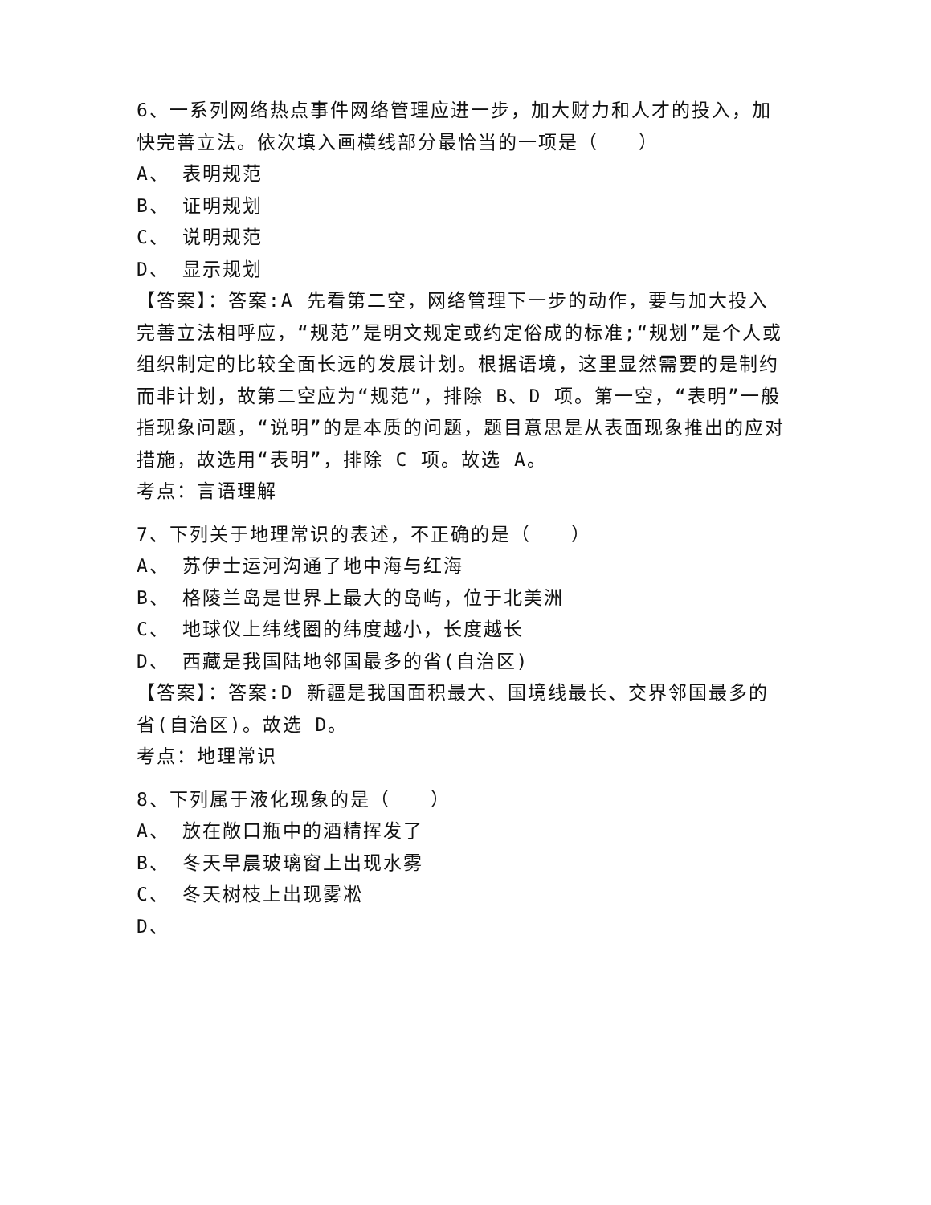6、一系列网络热点事件网络管理应进一步，加大财力和人才的投入，加快完善立法。依次填入画横线部分最恰当的一项是（　　）
A、 表明规范
B、 证明规划
C、 说明规范
D、 显示规划
【答案】：答案:A 先看第二空，网络管理下一步的动作，要与加大投入完善立法相呼应，“规范”是明文规定或约定俗成的标准;“规划”是个人或组织制定的比较全面长远的发展计划。根据语境，这里显然需要的是制约而非计划，故第二空应为“规范”，排除 B、D 项。第一空，“表明”一般指现象问题，“说明”的是本质的问题，题目意思是从表面现象推出的应对措施，故选用“表明”，排除 C 项。故选 A。
考点：言语理解
7、下列关于地理常识的表述，不正确的是（　　）
A、 苏伊士运河沟通了地中海与红海
B、 格陵兰岛是世界上最大的岛屿，位于北美洲
C、 地球仪上纬线圈的纬度越小，长度越长
D、 西藏是我国陆地邻国最多的省(自治区)
【答案】：答案:D 新疆是我国面积最大、国境线最长、交界邻国最多的省(自治区)。故选 D。
考点：地理常识
8、下列属于液化现象的是（　　）
A、 放在敞口瓶中的酒精挥发了
B、 冬天早晨玻璃窗上出现水雾
C、 冬天树枝上出现雾凇
D、